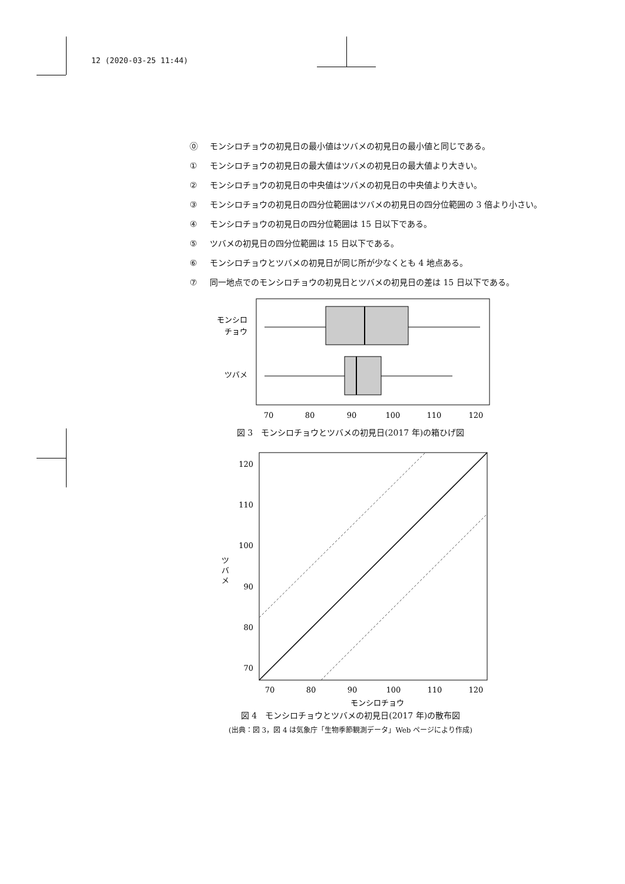12 (2020-03-25 11:44)
⓪ モンシロチョウの初見日の最小値はツバメの初見日の最小値と同じである。
① モンシロチョウの初見日の最大値はツバメの初見日の最大値より大きい。
② モンシロチョウの初見日の中央値はツバメの初見日の中央値より大きい。
③ モンシロチョウの初見日の四分位範囲はツバメの初見日の四分位範囲の 3 倍より小さい。
④ モンシロチョウの初見日の四分位範囲は 15 日以下である。
⑤ ツバメの初見日の四分位範囲は 15 日以下である。
⑥ モンシロチョウとツバメの初見日が同じ所が少なくとも 4 地点ある。
⑦ 同一地点でのモンシロチョウの初見日とツバメの初見日の差は 15 日以下である。
モンシロ
チョウ
ツバメ
70
80
90
100
110
120
図 3　モンシロチョウとツバメの初見日(2017 年)の箱ひげ図
120
110
100
90
80
70
ツ
バ
メ
70
80
90
100
110
120
モンシロチョウ
図 4　モンシロチョウとツバメの初見日(2017 年)の散布図
(出典：図 3，図 4 は気象庁「生物季節観測データ」Web ページにより作成)